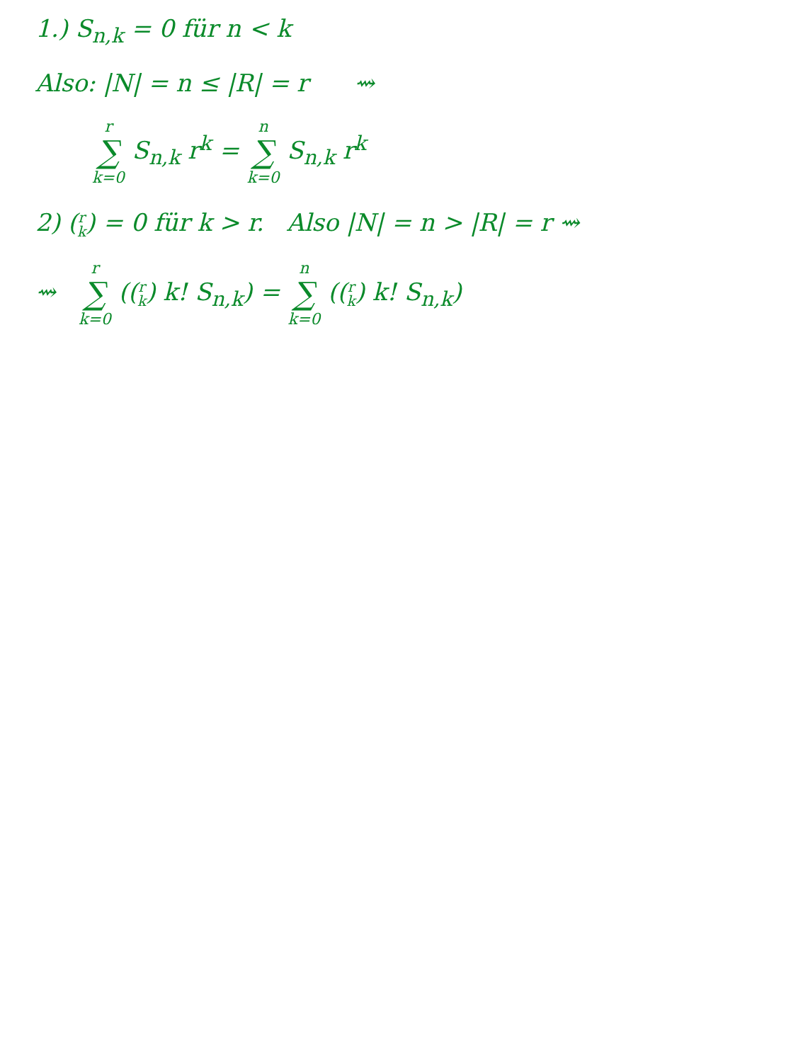1.) S<sub>n,k</sub> = 0 für n < k
Also: |N| = n ≤ |R| = r ⇝
r ∑ k=0 S<sub>n,k</sub> r<sup>k</sup> = n ∑ k=0 S<sub>n,k</sub> r<sup>k</sup>
2) (r k) = 0 für k > r. Also |N| = n > |R| = r ⇝
⇝ r ∑ k=0 ((r k) k! S<sub>n,k</sub>) = n ∑ k=0 ((r k) k! S<sub>n,k</sub>)